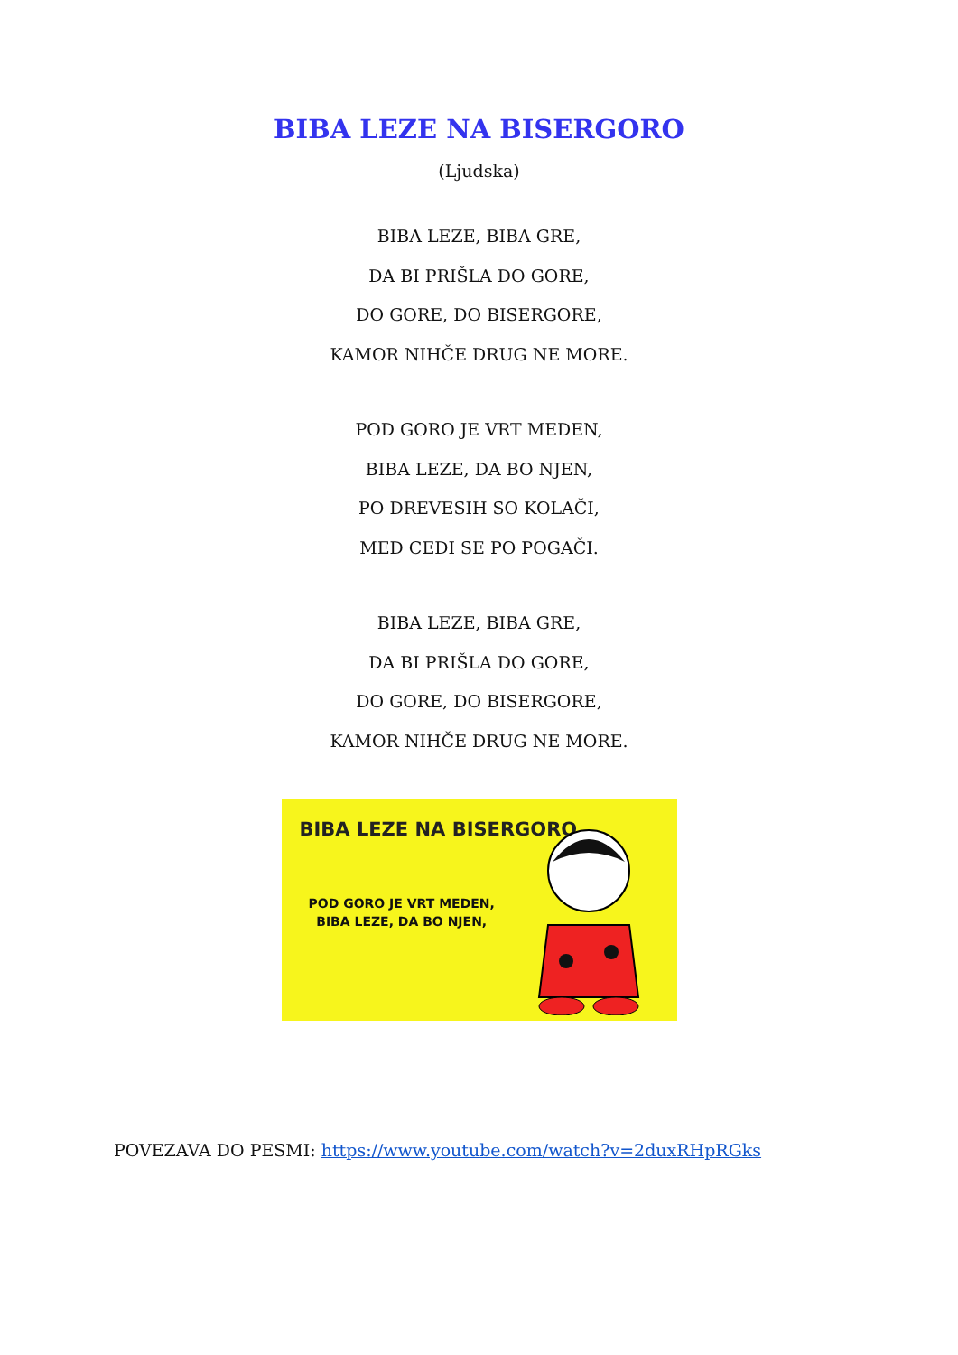BIBA LEZE NA BISERGORO
(Ljudska)
BIBA LEZE, BIBA GRE,
DA BI PRIŠLA DO GORE,
DO GORE, DO BISERGORE,
KAMOR NIHČE DRUG NE MORE.
POD GORO JE VRT MEDEN,
BIBA LEZE, DA BO NJEN,
PO DREVESIH SO KOLAČI,
MED CEDI SE PO POGAČI.
BIBA LEZE, BIBA GRE,
DA BI PRIŠLA DO GORE,
DO GORE, DO BISERGORE,
KAMOR NIHČE DRUG NE MORE.
BIBA LEZE NA BISERGORO
POD GORO JE VRT MEDEN,
BIBA LEZE, DA BO NJEN,
POVEZAVA DO PESMI: https://www.youtube.com/watch?v=2duxRHpRGks